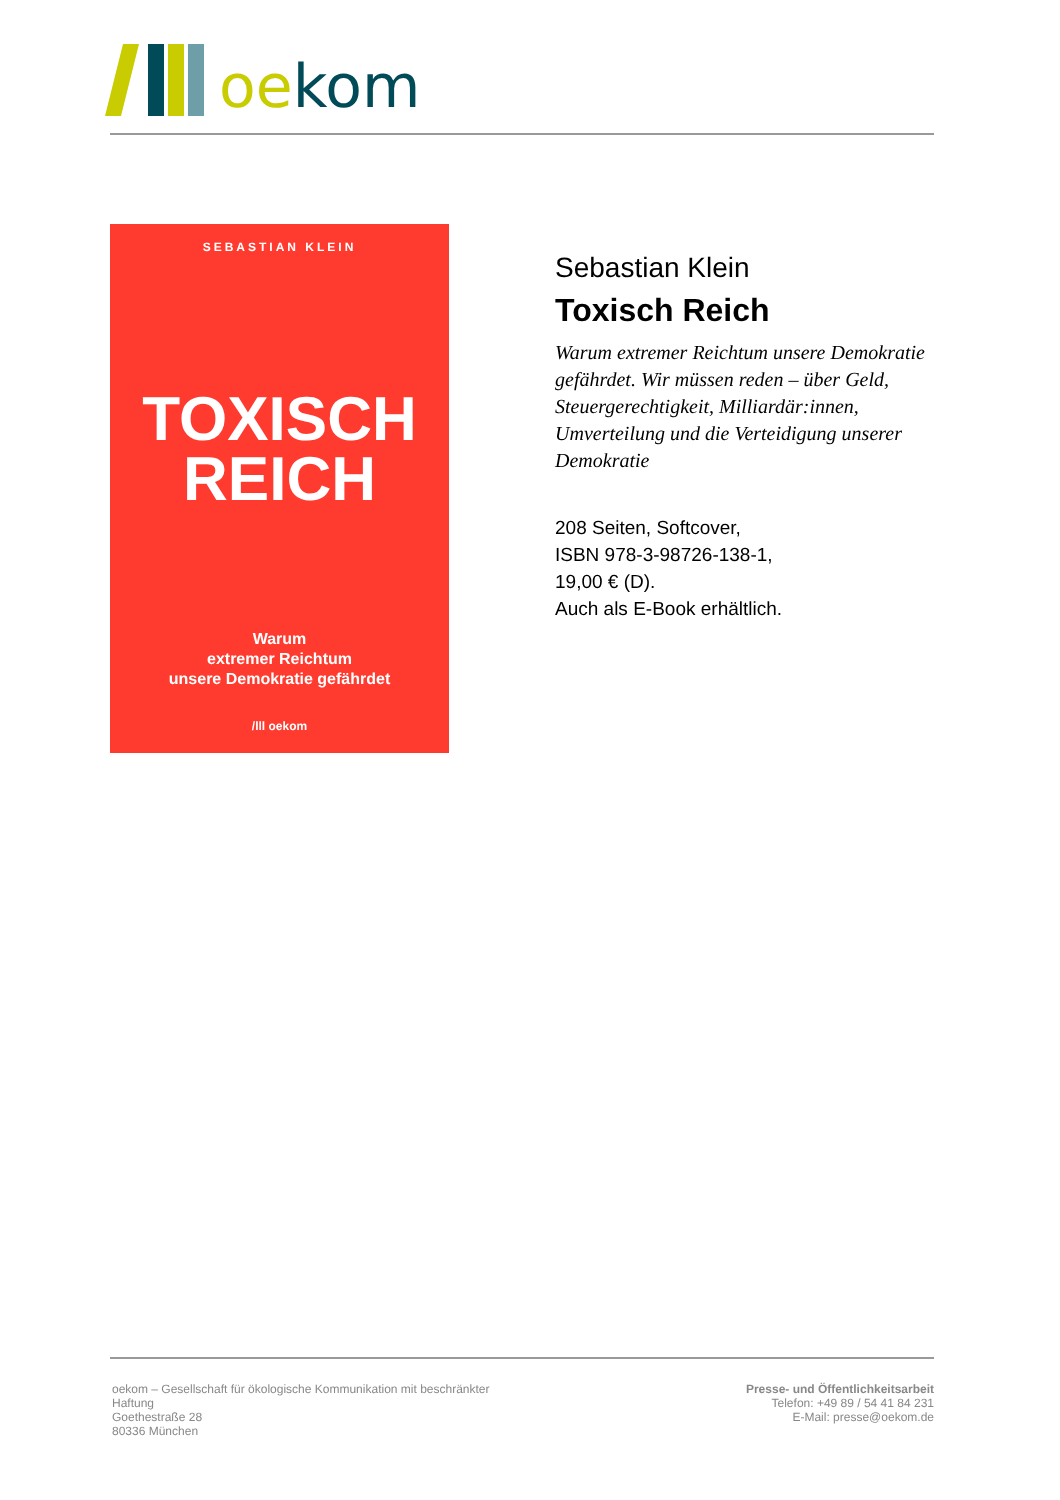oe kom
SEBASTIAN KLEIN
TOXISCH
REICH
Warum
extremer Reichtum
unsere Demokratie gefährdet
/lll oekom
Sebastian Klein
Toxisch Reich
Warum extremer Reichtum unsere Demokratie gefährdet. Wir müssen reden – über Geld, Steuergerechtigkeit, Milliardär:innen, Umverteilung und die Verteidigung unserer Demokratie
208 Seiten, Softcover,
ISBN 978-3-98726-138-1,
19,00 € (D).
Auch als E-Book erhältlich.
oekom – Gesellschaft für ökologische Kommunikation mit beschränkter Haftung
Goethestraße 28
80336 München
Presse- und Öffentlichkeitsarbeit
Telefon: +49 89 / 54 41 84 231
E-Mail: presse@oekom.de